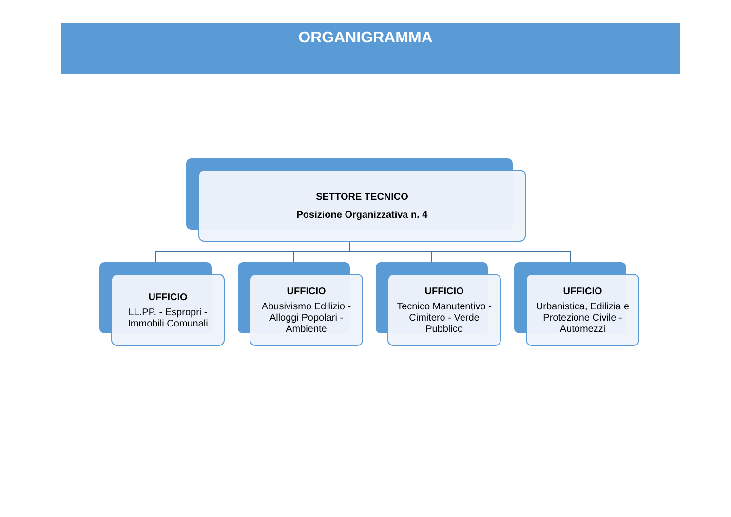ORGANIGRAMMA
SETTORE TECNICO
Posizione Organizzativa n. 4
UFFICIO
LL.PP. - Espropri - Immobili Comunali
UFFICIO
Abusivismo Edilizio - Alloggi Popolari - Ambiente
UFFICIO
Tecnico Manutentivo - Cimitero - Verde Pubblico
UFFICIO
Urbanistica, Edilizia e Protezione Civile - Automezzi